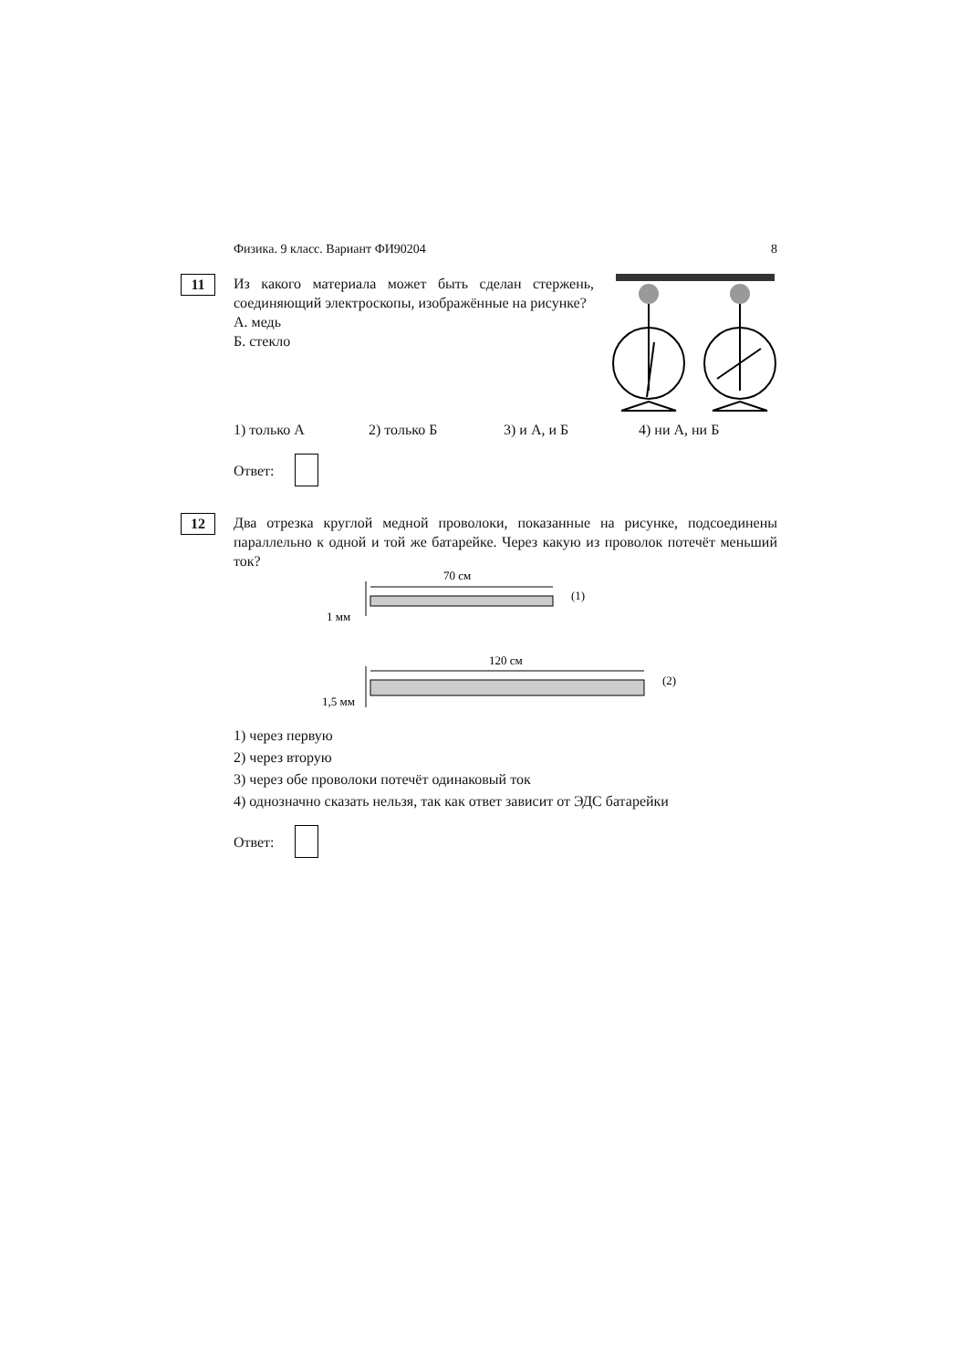Физика. 9 класс. Вариант ФИ90204 8
11
Из какого материала может быть сделан стержень, соединяющий электроскопы, изображённые на рисунке?
А. медь
Б. стекло
1) только А 2) только Б 3) и А, и Б 4) ни А, ни Б
Ответ:
12
Два отрезка круглой медной проволоки, показанные на рисунке, подсоединены параллельно к одной и той же батарейке. Через какую из проволок потечёт меньший ток?
70 см
1 мм
(1)
120 см
1,5 мм
(2)
1) через первую
2) через вторую
3) через обе проволоки потечёт одинаковый ток
4) однозначно сказать нельзя, так как ответ зависит от ЭДС батарейки
Ответ: